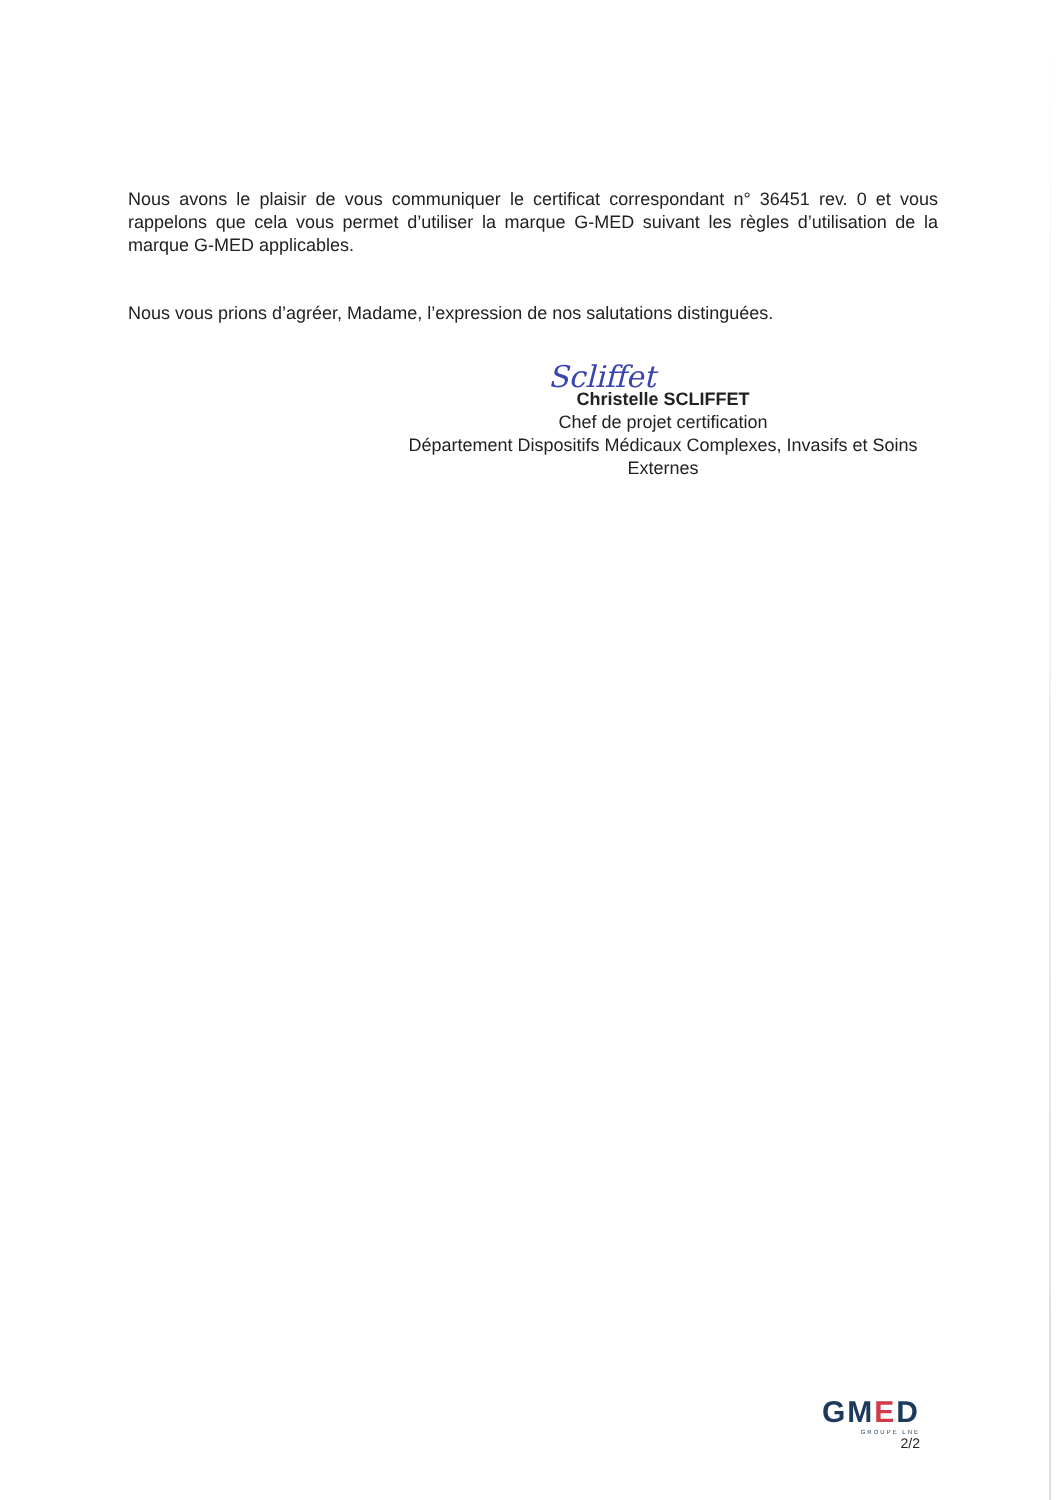Nous avons le plaisir de vous communiquer le certificat correspondant n° 36451 rev. 0 et vous rappelons que cela vous permet d’utiliser la marque G-MED suivant les règles d’utilisation de la marque G-MED applicables.
Nous vous prions d’agréer, Madame, l’expression de nos salutations distinguées.
Scliffet
Christelle SCLIFFET
Chef de projet certification
Département Dispositifs Médicaux Complexes, Invasifs et Soins Externes
GMED
GROUPE LNE
2/2